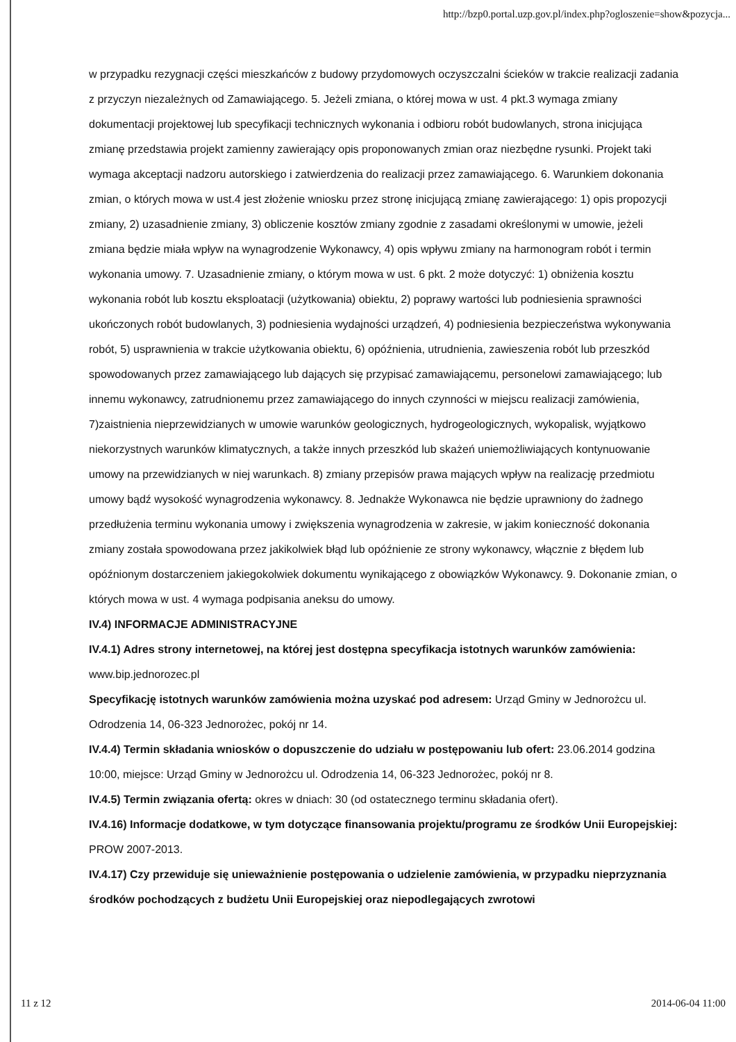http://bzp0.portal.uzp.gov.pl/index.php?ogloszenie=show&pozycja...
w przypadku rezygnacji części mieszkańców z budowy przydomowych oczyszczalni ścieków w trakcie realizacji zadania z przyczyn niezależnych od Zamawiającego. 5. Jeżeli zmiana, o której mowa w ust. 4 pkt.3 wymaga zmiany dokumentacji projektowej lub specyfikacji technicznych wykonania i odbioru robót budowlanych, strona inicjująca zmianę przedstawia projekt zamienny zawierający opis proponowanych zmian oraz niezbędne rysunki. Projekt taki wymaga akceptacji nadzoru autorskiego i zatwierdzenia do realizacji przez zamawiającego. 6. Warunkiem dokonania zmian, o których mowa w ust.4 jest złożenie wniosku przez stronę inicjującą zmianę zawierającego: 1) opis propozycji zmiany, 2) uzasadnienie zmiany, 3) obliczenie kosztów zmiany zgodnie z zasadami określonymi w umowie, jeżeli zmiana będzie miała wpływ na wynagrodzenie Wykonawcy, 4) opis wpływu zmiany na harmonogram robót i termin wykonania umowy. 7. Uzasadnienie zmiany, o którym mowa w ust. 6 pkt. 2 może dotyczyć: 1) obniżenia kosztu wykonania robót lub kosztu eksploatacji (użytkowania) obiektu, 2) poprawy wartości lub podniesienia sprawności ukończonych robót budowlanych, 3) podniesienia wydajności urządzeń, 4) podniesienia bezpieczeństwa wykonywania robót, 5) usprawnienia w trakcie użytkowania obiektu, 6) opóźnienia, utrudnienia, zawieszenia robót lub przeszkód spowodowanych przez zamawiającego lub dających się przypisać zamawiającemu, personelowi zamawiającego; lub innemu wykonawcy, zatrudnionemu przez zamawiającego do innych czynności w miejscu realizacji zamówienia, 7)zaistnienia nieprzewidzianych w umowie warunków geologicznych, hydrogeologicznych, wykopalisk, wyjątkowo niekorzystnych warunków klimatycznych, a także innych przeszkód lub skażeń uniemożliwiających kontynuowanie umowy na przewidzianych w niej warunkach. 8) zmiany przepisów prawa mających wpływ na realizację przedmiotu umowy bądź wysokość wynagrodzenia wykonawcy. 8. Jednakże Wykonawca nie będzie uprawniony do żadnego przedłużenia terminu wykonania umowy i zwiększenia wynagrodzenia w zakresie, w jakim konieczność dokonania zmiany została spowodowana przez jakikolwiek błąd lub opóźnienie ze strony wykonawcy, włącznie z błędem lub opóźnionym dostarczeniem jakiegokolwiek dokumentu wynikającego z obowiązków Wykonawcy. 9. Dokonanie zmian, o których mowa w ust. 4 wymaga podpisania aneksu do umowy.
IV.4) INFORMACJE ADMINISTRACYJNE
IV.4.1) Adres strony internetowej, na której jest dostępna specyfikacja istotnych warunków zamówienia: www.bip.jednorozec.pl
Specyfikację istotnych warunków zamówienia można uzyskać pod adresem: Urząd Gminy w Jednorożcu ul. Odrodzenia 14, 06-323 Jednorożec, pokój nr 14.
IV.4.4) Termin składania wniosków o dopuszczenie do udziału w postępowaniu lub ofert: 23.06.2014 godzina 10:00, miejsce: Urząd Gminy w Jednorożcu ul. Odrodzenia 14, 06-323 Jednorożec, pokój nr 8.
IV.4.5) Termin związania ofertą: okres w dniach: 30 (od ostatecznego terminu składania ofert).
IV.4.16) Informacje dodatkowe, w tym dotyczące finansowania projektu/programu ze środków Unii Europejskiej: PROW 2007-2013.
IV.4.17) Czy przewiduje się unieważnienie postępowania o udzielenie zamówienia, w przypadku nieprzyznania środków pochodzących z budżetu Unii Europejskiej oraz niepodlegających zwrotowi
11 z 12 2014-06-04 11:00